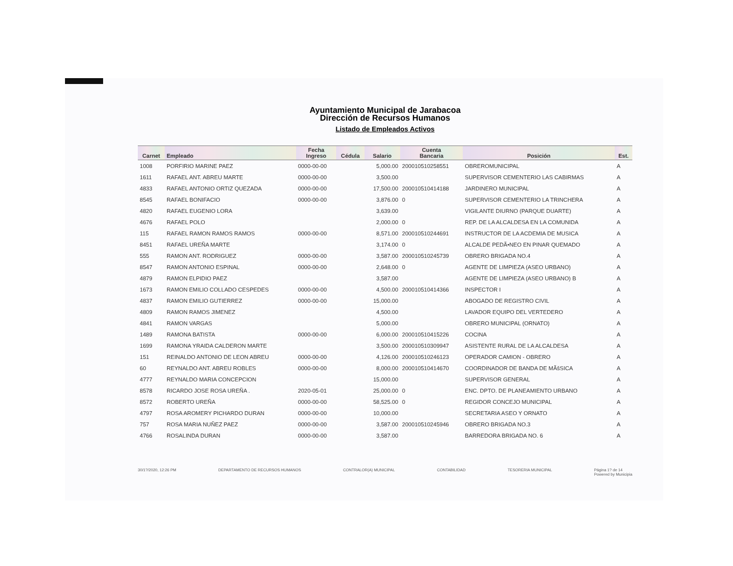Ayuntamiento Municipal de Jarabacoa
Dirección de Recursos Humanos
Listado de Empleados Activos
| Carnet | Empleado | Fecha Ingreso | Cédula | Salario | Cuenta Bancaria | Posición | Est. |
| --- | --- | --- | --- | --- | --- | --- | --- |
| 1008 | PORFIRIO MARINE PAEZ | 0000-00-00 | | 5,000.00 | 200010510258551 | OBREROMUNICIPAL | A |
| 1611 | RAFAEL ANT. ABREU MARTE | 0000-00-00 | | 3,500.00 | | SUPERVISOR CEMENTERIO LAS CABIRMAS | A |
| 4833 | RAFAEL ANTONIO ORTIZ QUEZADA | 0000-00-00 | | 17,500.00 | 200010510414188 | JARDINERO MUNICIPAL | A |
| 8545 | RAFAEL BONIFACIO | 0000-00-00 | | 3,876.00 | 0 | SUPERVISOR CEMENTERIO LA TRINCHERA | A |
| 4820 | RAFAEL EUGENIO LORA | | | 3,639.00 | | VIGILANTE DIURNO (PARQUE DUARTE) | A |
| 4676 | RAFAEL POLO | | | 2,000.00 | 0 | REP. DE LA ALCALDESA EN LA COMUNIDA | A |
| 115 | RAFAEL RAMON RAMOS RAMOS | 0000-00-00 | | 8,571.00 | 200010510244691 | INSTRUCTOR DE LA ACDEMIA DE MUSICA | A |
| 8451 | RAFAEL UREÑA MARTE | | | 3,174.00 | 0 | ALCALDE PEDÃ•NEO EN PINAR QUEMADO | A |
| 555 | RAMON ANT. RODRIGUEZ | 0000-00-00 | | 3,587.00 | 200010510245739 | OBRERO BRIGADA NO.4 | A |
| 8547 | RAMON ANTONIO ESPINAL | 0000-00-00 | | 2,648.00 | 0 | AGENTE DE LIMPIEZA (ASEO URBANO) | A |
| 4879 | RAMON ELPIDIO PAEZ | | | 3,587.00 | | AGENTE DE LIMPIEZA (ASEO URBANO) B | A |
| 1673 | RAMON EMILIO COLLADO CESPEDES | 0000-00-00 | | 4,500.00 | 200010510414366 | INSPECTOR I | A |
| 4837 | RAMON EMILIO GUTIERREZ | 0000-00-00 | | 15,000.00 | | ABOGADO DE REGISTRO CIVIL | A |
| 4809 | RAMON RAMOS JIMENEZ | | | 4,500.00 | | LAVADOR EQUIPO DEL VERTEDERO | A |
| 4841 | RAMON VARGAS | | | 5,000.00 | | OBRERO MUNICIPAL (ORNATO) | A |
| 1489 | RAMONA BATISTA | 0000-00-00 | | 6,000.00 | 200010510415226 | COCINA | A |
| 1699 | RAMONA YRAIDA CALDERON MARTE | | | 3,500.00 | 200010510309947 | ASISTENTE RURAL DE LA ALCALDESA | A |
| 151 | REINALDO ANTONIO DE LEON ABREU | 0000-00-00 | | 4,126.00 | 200010510246123 | OPERADOR CAMION - OBRERO | A |
| 60 | REYNALDO ANT. ABREU ROBLES | 0000-00-00 | | 8,000.00 | 200010510414670 | COORDINADOR DE BANDA DE MÃšSICA | A |
| 4777 | REYNALDO MARIA CONCEPCION | | | 15,000.00 | | SUPERVISOR GENERAL | A |
| 8578 | RICARDO JOSE ROSA UREÑA . | 2020-05-01 | | 25,000.00 | 0 | ENC. DPTO. DE PLANEAMIENTO URBANO | A |
| 8572 | ROBERTO UREÑA | 0000-00-00 | | 58,525.00 | 0 | REGIDOR CONCEJO MUNICIPAL | A |
| 4797 | ROSA AROMERY PICHARDO DURAN | 0000-00-00 | | 10,000.00 | | SECRETARIA ASEO Y ORNATO | A |
| 757 | ROSA MARIA NUÑEZ PAEZ | 0000-00-00 | | 3,587.00 | 200010510245946 | OBRERO BRIGADA NO.3 | A |
| 4766 | ROSALINDA DURAN | 0000-00-00 | | 3,587.00 | | BARREDORA BRIGADA NO. 6 | A |
30/1?/2020, 12:26 PM DEPARTAMENTO DE RECURSOS HUMANOS CONTRALOR(A) MUNICIPAL CONTABILIDAD TESORERIA MUNICIPAL Página 1? de 14
Powered by Municipia